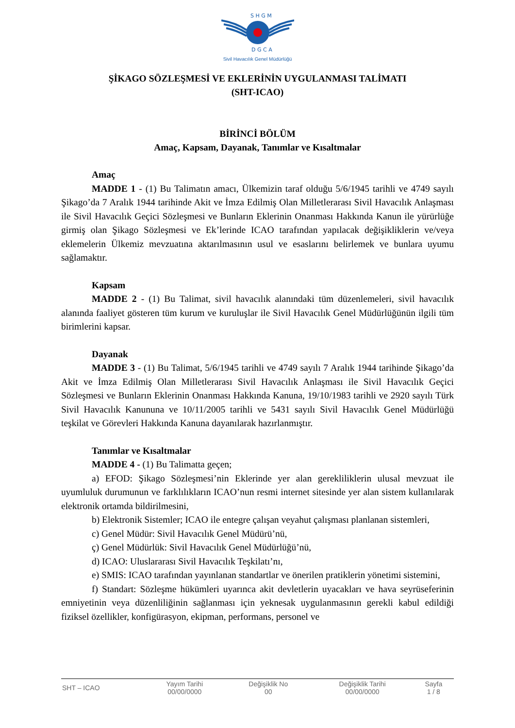S H G M
D G C A
Sivil Havacılık Genel Müdürlüğü
ŞİKAGO SÖZLEŞMESİ VE EKLERİNİN UYGULANMASI TALİMATI
(SHT-ICAO)
BİRİNCİ BÖLÜM
Amaç, Kapsam, Dayanak, Tanımlar ve Kısaltmalar
Amaç
MADDE 1 - (1) Bu Talimatın amacı, Ülkemizin taraf olduğu 5/6/1945 tarihli ve 4749 sayılı Şikago’da 7 Aralık 1944 tarihinde Akit ve İmza Edilmiş Olan Milletlerarası Sivil Havacılık Anlaşması ile Sivil Havacılık Geçici Sözleşmesi ve Bunların Eklerinin Onanması Hakkında Kanun ile yürürlüğe girmiş olan Şikago Sözleşmesi ve Ek’lerinde ICAO tarafından yapılacak değişikliklerin ve/veya eklemelerin Ülkemiz mevzuatına aktarılmasının usul ve esaslarını belirlemek ve bunlara uyumu sağlamaktır.
Kapsam
MADDE 2 - (1) Bu Talimat, sivil havacılık alanındaki tüm düzenlemeleri, sivil havacılık alanında faaliyet gösteren tüm kurum ve kuruluşlar ile Sivil Havacılık Genel Müdürlüğünün ilgili tüm birimlerini kapsar.
Dayanak
MADDE 3 - (1) Bu Talimat, 5/6/1945 tarihli ve 4749 sayılı 7 Aralık 1944 tarihinde Şikago’da Akit ve İmza Edilmiş Olan Milletlerarası Sivil Havacılık Anlaşması ile Sivil Havacılık Geçici Sözleşmesi ve Bunların Eklerinin Onanması Hakkında Kanuna, 19/10/1983 tarihli ve 2920 sayılı Türk Sivil Havacılık Kanununa ve 10/11/2005 tarihli ve 5431 sayılı Sivil Havacılık Genel Müdürlüğü teşkilat ve Görevleri Hakkında Kanuna dayanılarak hazırlanmıştır.
Tanımlar ve Kısaltmalar
MADDE 4 - (1) Bu Talimatta geçen;
a) EFOD: Şikago Sözleşmesi’nin Eklerinde yer alan gerekliliklerin ulusal mevzuat ile uyumluluk durumunun ve farklılıkların ICAO’nun resmi internet sitesinde yer alan sistem kullanılarak elektronik ortamda bildirilmesini,
b) Elektronik Sistemler; ICAO ile entegre çalışan veyahut çalışması planlanan sistemleri,
c) Genel Müdür: Sivil Havacılık Genel Müdürü’nü,
ç) Genel Müdürlük: Sivil Havacılık Genel Müdürlüğü’nü,
d) ICAO: Uluslararası Sivil Havacılık Teşkilatı’nı,
e) SMIS: ICAO tarafından yayınlanan standartlar ve önerilen pratiklerin yönetimi sistemini,
f) Standart: Sözleşme hükümleri uyarınca akit devletlerin uyacakları ve hava seyrüseferinin emniyetinin veya düzenliliğinin sağlanması için yeknesak uygulanmasının gerekli kabul edildiği fiziksel özellikler, konfigürasyon, ekipman, performans, personel ve
| SHT – ICAO | Yayım Tarihi 00/00/0000 | Değişiklik No 00 | Değişiklik Tarihi 00/00/0000 | Sayfa 1 / 8 |